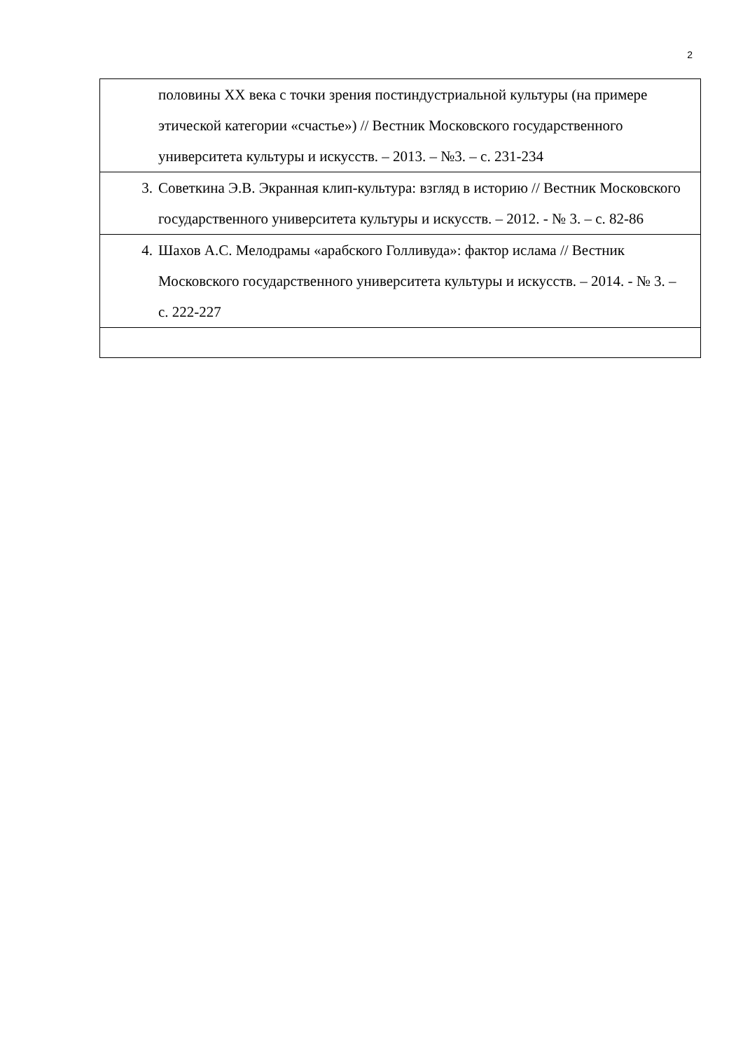2
| половины XX века с точки зрения постиндустриальной культуры (на примере этической категории «счастье») // Вестник Московского государственного университета культуры и искусств. – 2013. – №3. – с. 231-234 |
| 3. Советкина Э.В. Экранная клип-культура: взгляд в историю // Вестник Московского государственного университета культуры и искусств. – 2012. - № 3. – с. 82-86 |
| 4. Шахов А.С. Мелодрамы «арабского Голливуда»: фактор ислама // Вестник Московского государственного университета культуры и искусств. – 2014. - № 3. – с. 222-227 |